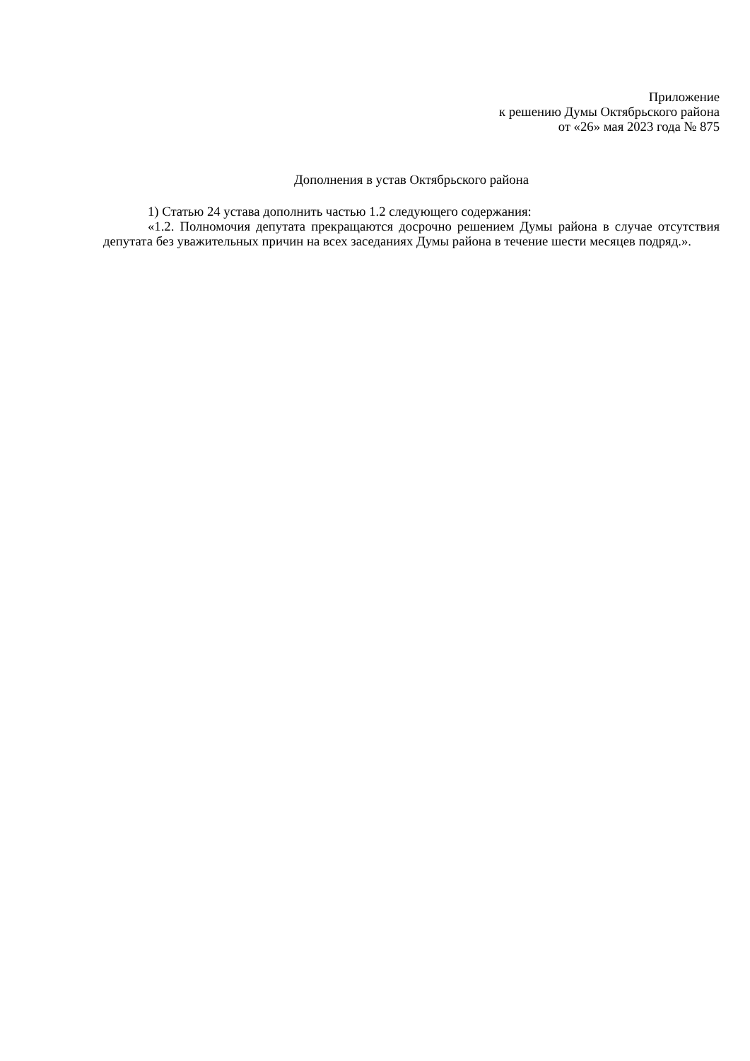Приложение
к решению Думы Октябрьского района
от «26» мая 2023 года № 875
Дополнения в устав Октябрьского района
1) Статью 24 устава дополнить частью 1.2 следующего содержания:
«1.2. Полномочия депутата прекращаются досрочно решением Думы района в случае отсутствия депутата без уважительных причин на всех заседаниях Думы района в течение шести месяцев подряд.».